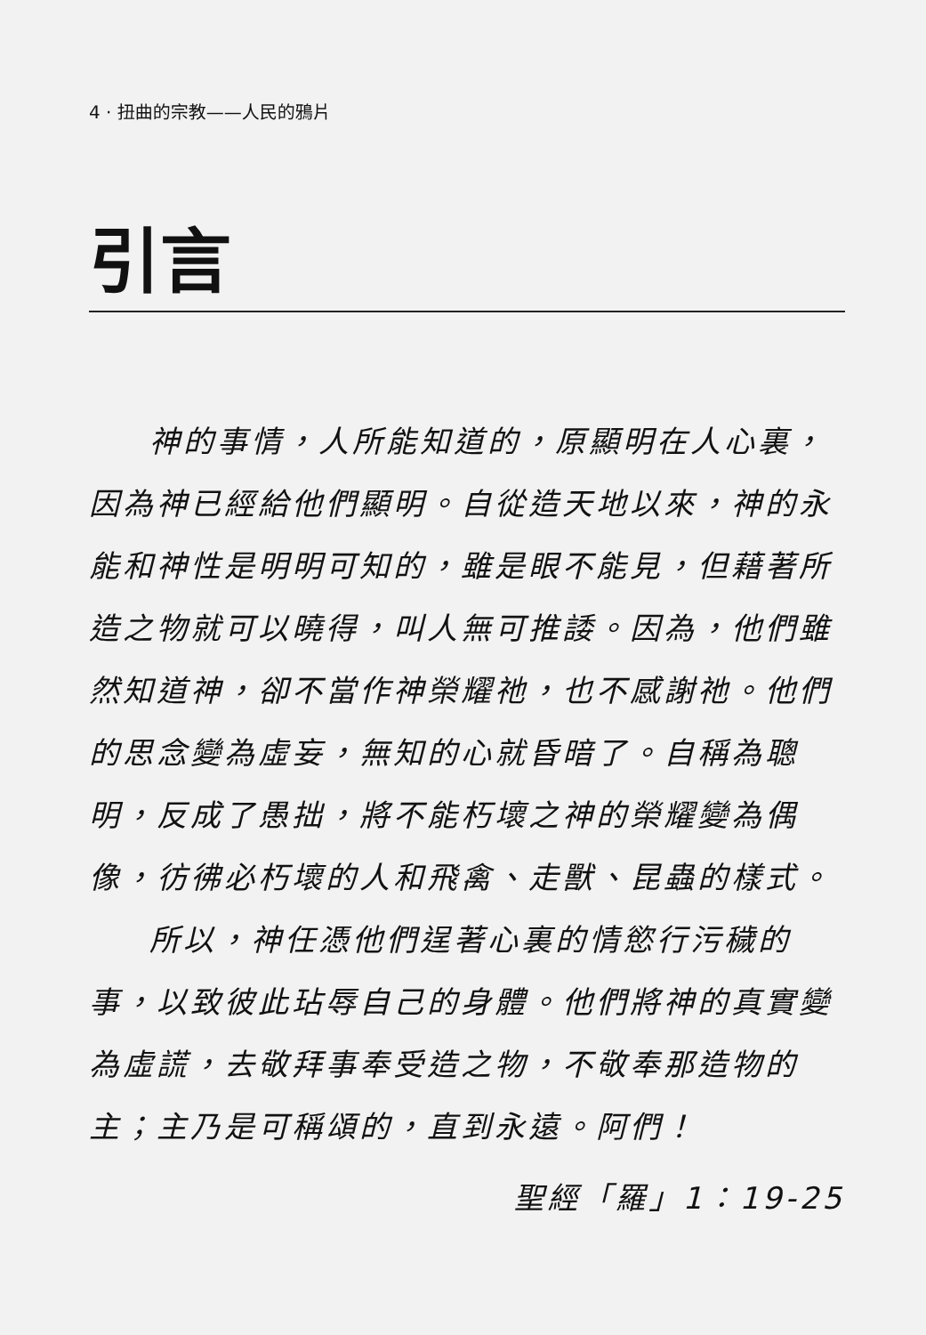4 · 扭曲的宗教——人民的鴉片
引言
神的事情，人所能知道的，原顯明在人心裏，因為神已經給他們顯明。自從造天地以來，神的永能和神性是明明可知的，雖是眼不能見，但藉著所造之物就可以曉得，叫人無可推諉。因為，他們雖然知道神，卻不當作神榮耀祂，也不感謝祂。他們的思念變為虛妄，無知的心就昏暗了。自稱為聰明，反成了愚拙，將不能朽壞之神的榮耀變為偶像，彷彿必朽壞的人和飛禽、走獸、昆蟲的樣式。
所以，神任憑他們逞著心裏的情慾行污穢的事，以致彼此玷辱自己的身體。他們將神的真實變為虛謊，去敬拜事奉受造之物，不敬奉那造物的主；主乃是可稱頌的，直到永遠。阿們！
聖經「羅」1：19-25